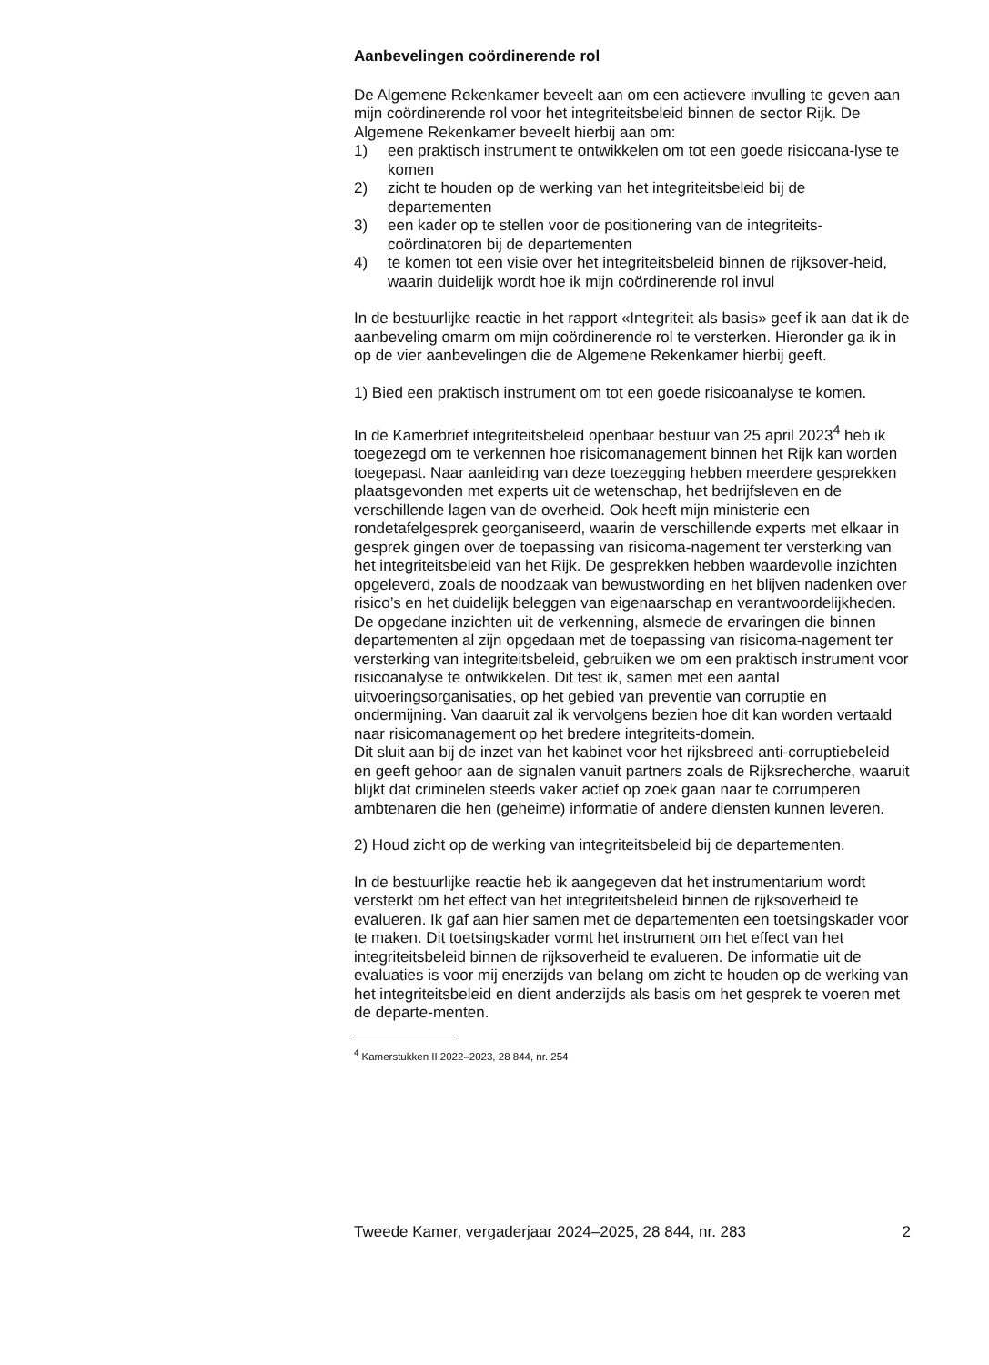Aanbevelingen coördinerende rol
De Algemene Rekenkamer beveelt aan om een actievere invulling te geven aan mijn coördinerende rol voor het integriteitsbeleid binnen de sector Rijk. De Algemene Rekenkamer beveelt hierbij aan om:
1) een praktisch instrument te ontwikkelen om tot een goede risicoana-lyse te komen
2) zicht te houden op de werking van het integriteitsbeleid bij de departementen
3) een kader op te stellen voor de positionering van de integriteits-coördinatoren bij de departementen
4) te komen tot een visie over het integriteitsbeleid binnen de rijksover-heid, waarin duidelijk wordt hoe ik mijn coördinerende rol invul
In de bestuurlijke reactie in het rapport «Integriteit als basis» geef ik aan dat ik de aanbeveling omarm om mijn coördinerende rol te versterken. Hieronder ga ik in op de vier aanbevelingen die de Algemene Rekenkamer hierbij geeft.
1) Bied een praktisch instrument om tot een goede risicoanalyse te komen.
In de Kamerbrief integriteitsbeleid openbaar bestuur van 25 april 2023<sup>4</sup> heb ik toegezegd om te verkennen hoe risicomanagement binnen het Rijk kan worden toegepast. Naar aanleiding van deze toezegging hebben meerdere gesprekken plaatsgevonden met experts uit de wetenschap, het bedrijfsleven en de verschillende lagen van de overheid. Ook heeft mijn ministerie een rondetafelgesprek georganiseerd, waarin de verschillende experts met elkaar in gesprek gingen over de toepassing van risicoma-nagement ter versterking van het integriteitsbeleid van het Rijk. De gesprekken hebben waardevolle inzichten opgeleverd, zoals de noodzaak van bewustwording en het blijven nadenken over risico’s en het duidelijk beleggen van eigenaarschap en verantwoordelijkheden.
De opgedane inzichten uit de verkenning, alsmede de ervaringen die binnen departementen al zijn opgedaan met de toepassing van risicoma-nagement ter versterking van integriteitsbeleid, gebruiken we om een praktisch instrument voor risicoanalyse te ontwikkelen. Dit test ik, samen met een aantal uitvoeringsorganisaties, op het gebied van preventie van corruptie en ondermijning. Van daaruit zal ik vervolgens bezien hoe dit kan worden vertaald naar risicomanagement op het bredere integriteits-domein.
Dit sluit aan bij de inzet van het kabinet voor het rijksbreed anti-corruptiebeleid en geeft gehoor aan de signalen vanuit partners zoals de Rijksrecherche, waaruit blijkt dat criminelen steeds vaker actief op zoek gaan naar te corrumperen ambtenaren die hen (geheime) informatie of andere diensten kunnen leveren.
2) Houd zicht op de werking van integriteitsbeleid bij de departementen.
In de bestuurlijke reactie heb ik aangegeven dat het instrumentarium wordt versterkt om het effect van het integriteitsbeleid binnen de rijksoverheid te evalueren. Ik gaf aan hier samen met de departementen een toetsingskader voor te maken. Dit toetsingskader vormt het instrument om het effect van het integriteitsbeleid binnen de rijksoverheid te evalueren. De informatie uit de evaluaties is voor mij enerzijds van belang om zicht te houden op de werking van het integriteitsbeleid en dient anderzijds als basis om het gesprek te voeren met de departe-menten.
<sup>4</sup> Kamerstukken II 2022–2023, 28 844, nr. 254
Tweede Kamer, vergaderjaar 2024–2025, 28 844, nr. 283 2